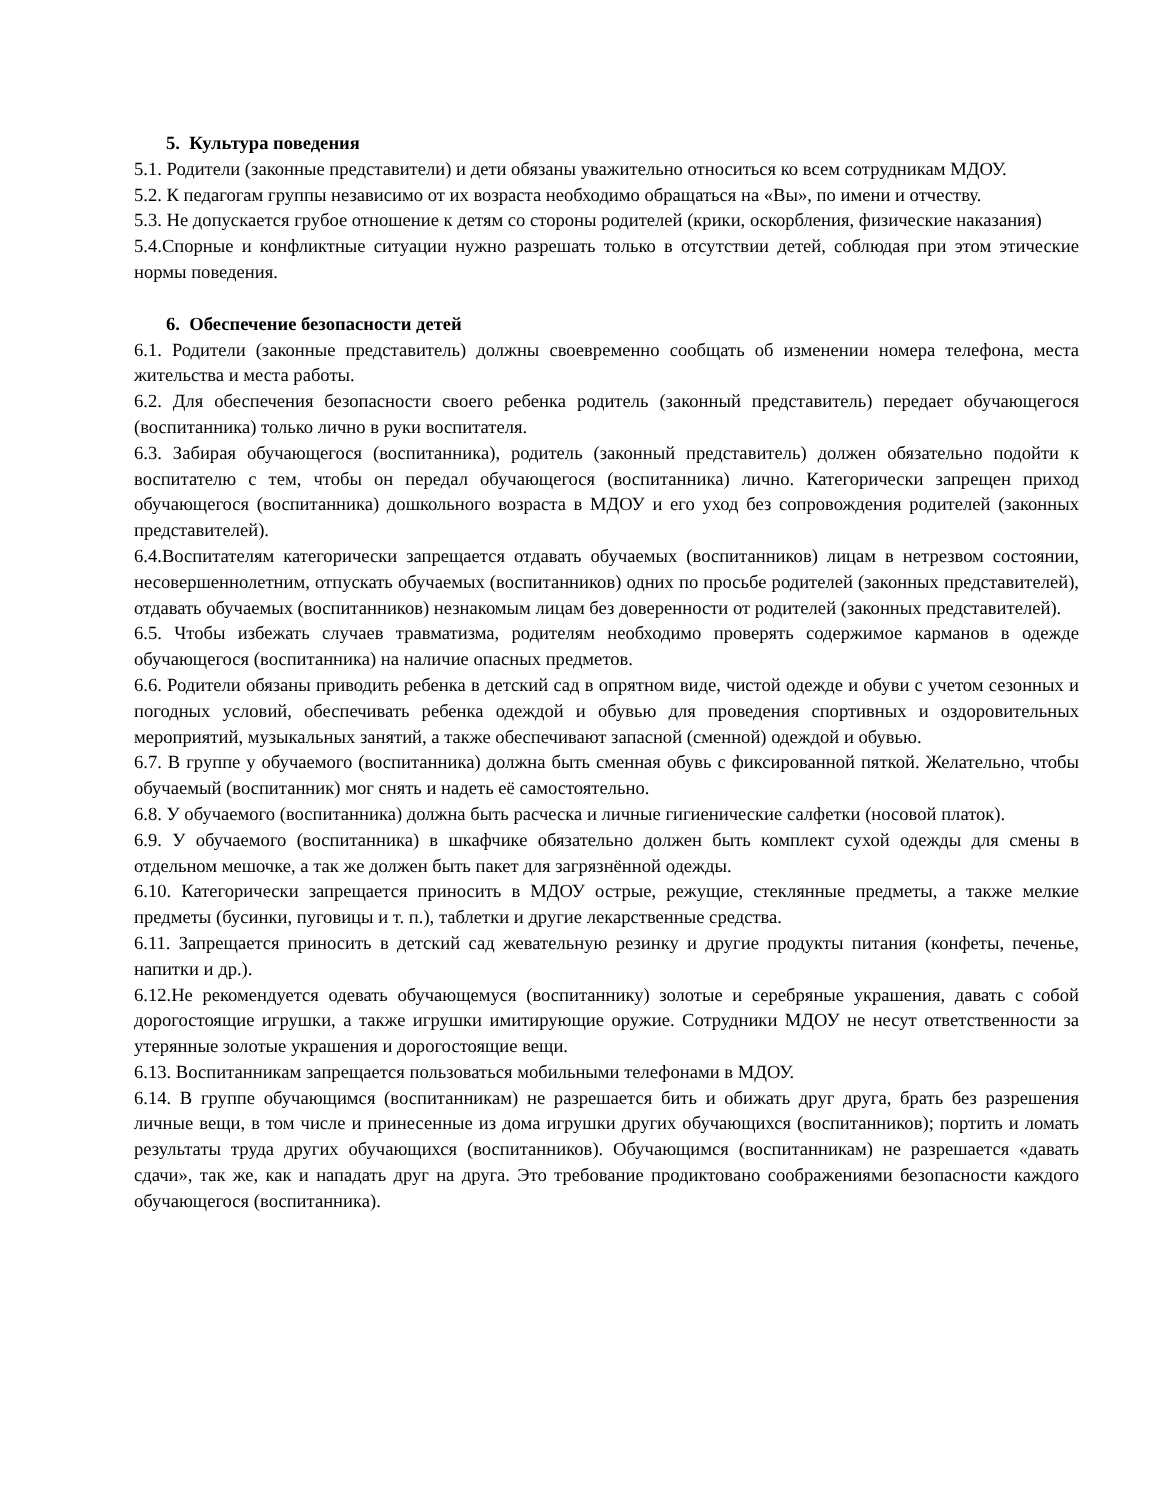5. Культура поведения
5.1. Родители (законные представители) и дети обязаны уважительно относиться ко всем сотрудникам МДОУ.
5.2. К педагогам группы независимо от их возраста необходимо обращаться на «Вы», по имени и отчеству.
5.3. Не допускается грубое отношение к детям со стороны родителей (крики, оскорбления, физические наказания)
5.4.Спорные и конфликтные ситуации нужно разрешать только в отсутствии детей, соблюдая при этом этические нормы поведения.
6. Обеспечение безопасности детей
6.1. Родители (законные представитель) должны своевременно сообщать об изменении номера телефона, места жительства и места работы.
6.2. Для обеспечения безопасности своего ребенка родитель (законный представитель) передает обучающегося (воспитанника) только лично в руки воспитателя.
6.3. Забирая обучающегося (воспитанника), родитель (законный представитель) должен обязательно подойти к воспитателю с тем, чтобы он передал обучающегося (воспитанника) лично. Категорически запрещен приход обучающегося (воспитанника) дошкольного возраста в МДОУ и его уход без сопровождения родителей (законных представителей).
6.4.Воспитателям категорически запрещается отдавать обучаемых (воспитанников) лицам в нетрезвом состоянии, несовершеннолетним, отпускать обучаемых (воспитанников) одних по просьбе родителей (законных представителей), отдавать обучаемых (воспитанников) незнакомым лицам без доверенности от родителей (законных представителей).
6.5. Чтобы избежать случаев травматизма, родителям необходимо проверять содержимое карманов в одежде обучающегося (воспитанника) на наличие опасных предметов.
6.6. Родители обязаны приводить ребенка в детский сад в опрятном виде, чистой одежде и обуви с учетом сезонных и погодных условий, обеспечивать ребенка одеждой и обувью для проведения спортивных и оздоровительных мероприятий, музыкальных занятий, а также обеспечивают запасной (сменной) одеждой и обувью.
6.7. В группе у обучаемого (воспитанника) должна быть сменная обувь с фиксированной пяткой. Желательно, чтобы обучаемый (воспитанник) мог снять и надеть её самостоятельно.
6.8. У обучаемого (воспитанника) должна быть расческа и личные гигиенические салфетки (носовой платок).
6.9. У обучаемого (воспитанника) в шкафчике обязательно должен быть комплект сухой одежды для смены в отдельном мешочке, а так же должен быть пакет для загрязнённой одежды.
6.10. Категорически запрещается приносить в МДОУ острые, режущие, стеклянные предметы, а также мелкие предметы (бусинки, пуговицы и т. п.), таблетки и другие лекарственные средства.
6.11. Запрещается приносить в детский сад жевательную резинку и другие продукты питания (конфеты, печенье, напитки и др.).
6.12.Не рекомендуется одевать обучающемуся (воспитаннику) золотые и серебряные украшения, давать с собой дорогостоящие игрушки, а также игрушки имитирующие оружие. Сотрудники МДОУ не несут ответственности за утерянные золотые украшения и дорогостоящие вещи.
6.13. Воспитанникам запрещается пользоваться мобильными телефонами в МДОУ.
6.14. В группе обучающимся (воспитанникам) не разрешается бить и обижать друг друга, брать без разрешения личные вещи, в том числе и принесенные из дома игрушки других обучающихся (воспитанников); портить и ломать результаты труда других обучающихся (воспитанников). Обучающимся (воспитанникам) не разрешается «давать сдачи», так же, как и нападать друг на друга. Это требование продиктовано соображениями безопасности каждого обучающегося (воспитанника).